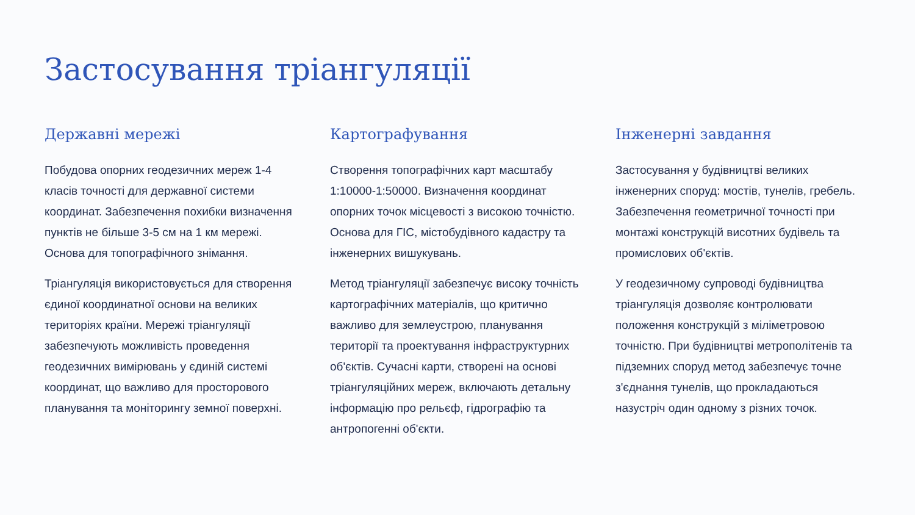Застосування тріангуляції
Державні мережі
Побудова опорних геодезичних мереж 1-4 класів точності для державної системи координат. Забезпечення похибки визначення пунктів не більше 3-5 см на 1 км мережі. Основа для топографічного знімання.
Тріангуляція використовується для створення єдиної координатної основи на великих територіях країни. Мережі тріангуляції забезпечують можливість проведення геодезичних вимірювань у єдиній системі координат, що важливо для просторового планування та моніторингу земної поверхні.
Картографування
Створення топографічних карт масштабу 1:10000-1:50000. Визначення координат опорних точок місцевості з високою точністю. Основа для ГІС, містобудівного кадастру та інженерних вишукувань.
Метод тріангуляції забезпечує високу точність картографічних матеріалів, що критично важливо для землеустрою, планування території та проектування інфраструктурних об'єктів. Сучасні карти, створені на основі тріангуляційних мереж, включають детальну інформацію про рельєф, гідрографію та антропогенні об'єкти.
Інженерні завдання
Застосування у будівництві великих інженерних споруд: мостів, тунелів, гребель. Забезпечення геометричної точності при монтажі конструкцій висотних будівель та промислових об'єктів.
У геодезичному супроводі будівництва тріангуляція дозволяє контролювати положення конструкцій з міліметровою точністю. При будівництві метрополітенів та підземних споруд метод забезпечує точне з'єднання тунелів, що прокладаються назустріч один одному з різних точок.